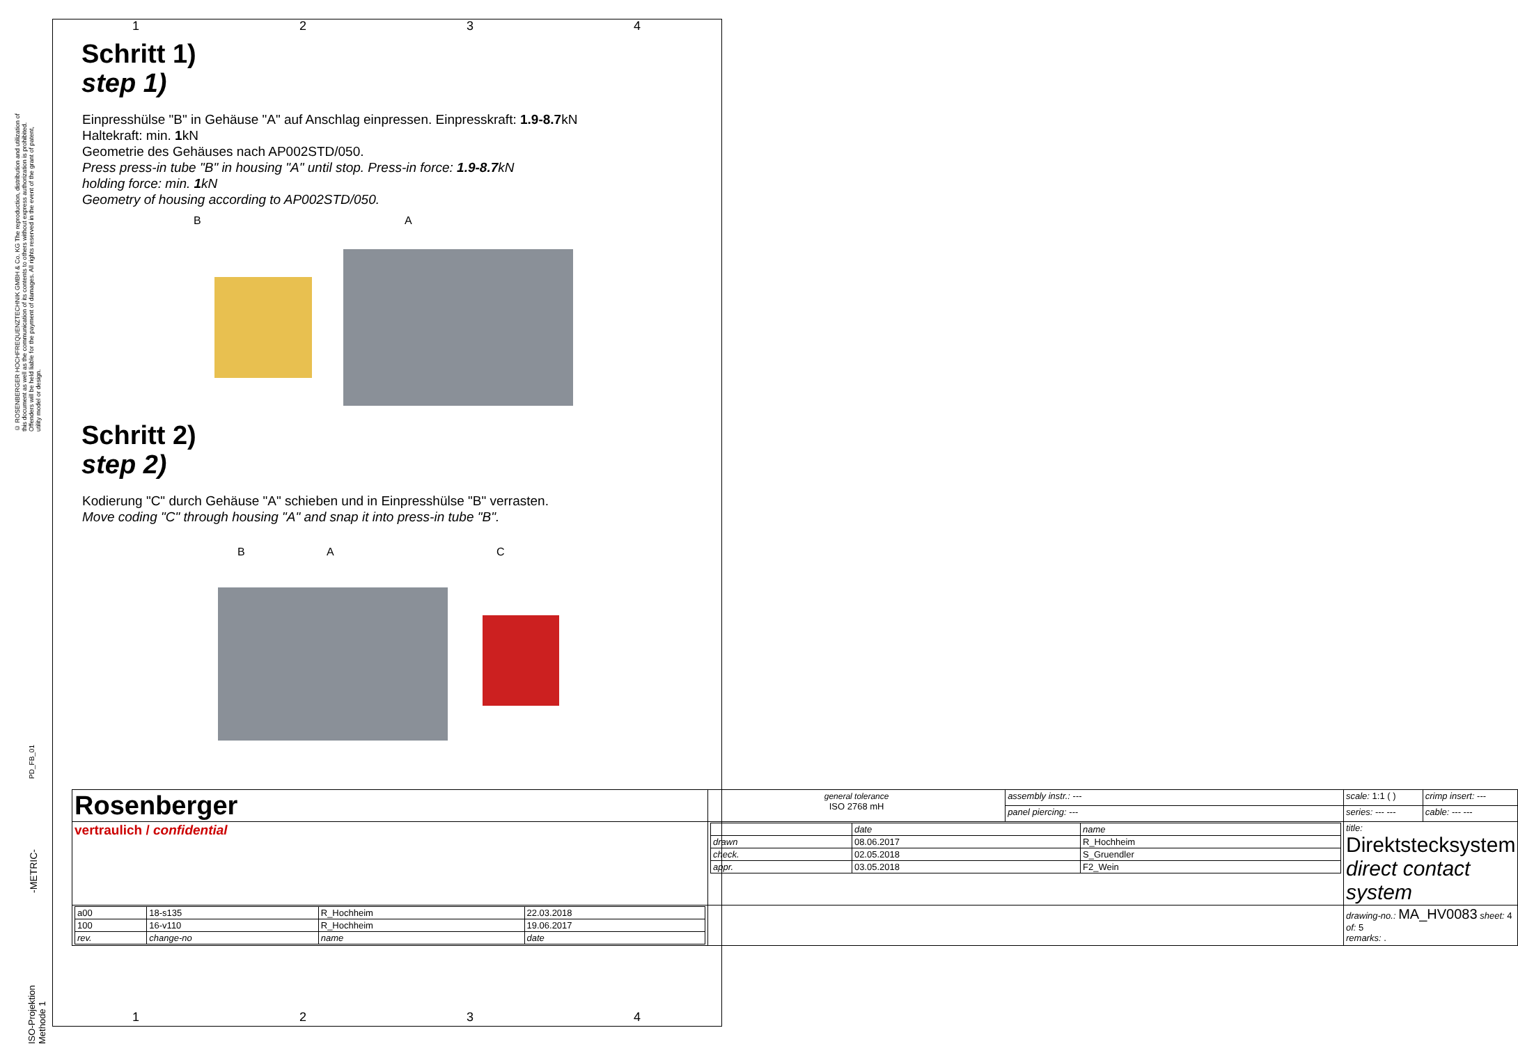© ROSENBERGER HOCHFREQUENZTECHNIK GMBH & Co. KG The reproduction, distribution and utilization of this document as well as the communication of its contents to others without express authorization is prohibited. Offenders will be held liable for the payment of damages. All rights reserved in the event of the grant of patent, utility model or design.
1 2 3 4
Schritt 1)
step 1)
Einpresshülse "B" in Gehäuse "A" auf Anschlag einpressen. Einpresskraft: 1.9-8.7kN
Haltekraft: min. 1kN
Geometrie des Gehäuses nach AP002STD/050.
Press press-in tube "B" in housing "A" until stop. Press-in force: 1.9-8.7kN
holding force: min. 1kN
Geometry of housing according to AP002STD/050.
B A
Schritt 2)
step 2)
Kodierung "C" durch Gehäuse "A" schieben und in Einpresshülse "B" verrasten.
Move coding "C" through housing "A" and snap it into press-in tube "B".
B A C
| Rosenberger | general tolerance ISO 2768 mH | assembly instr.: --- | scale: 1:1 ( ) | crimp insert: --- |
| | | panel piercing: --- | series: --- --- | cable: --- --- |
| vertraulich / confidential | / / date / name / / drawn / 08.06.2017 / R_Hochheim / / check. / 02.05.2018 / S_Gruendler / / appr. / 03.05.2018 / F2_Wein / | | title: Direktstecksystem direct contact system | |
| / a00 / 18-s135 / R_Hochheim / 22.03.2018 / / 100 / 16-v110 / R_Hochheim / 19.06.2017 / / rev. / change-no / name / date / | | | drawing-no.: MA_HV0083 sheet: 4 of: 5 remarks: . | |
PD_FB_01
-METRIC-
ISO-Projektion Methode 1
1 2 3 4